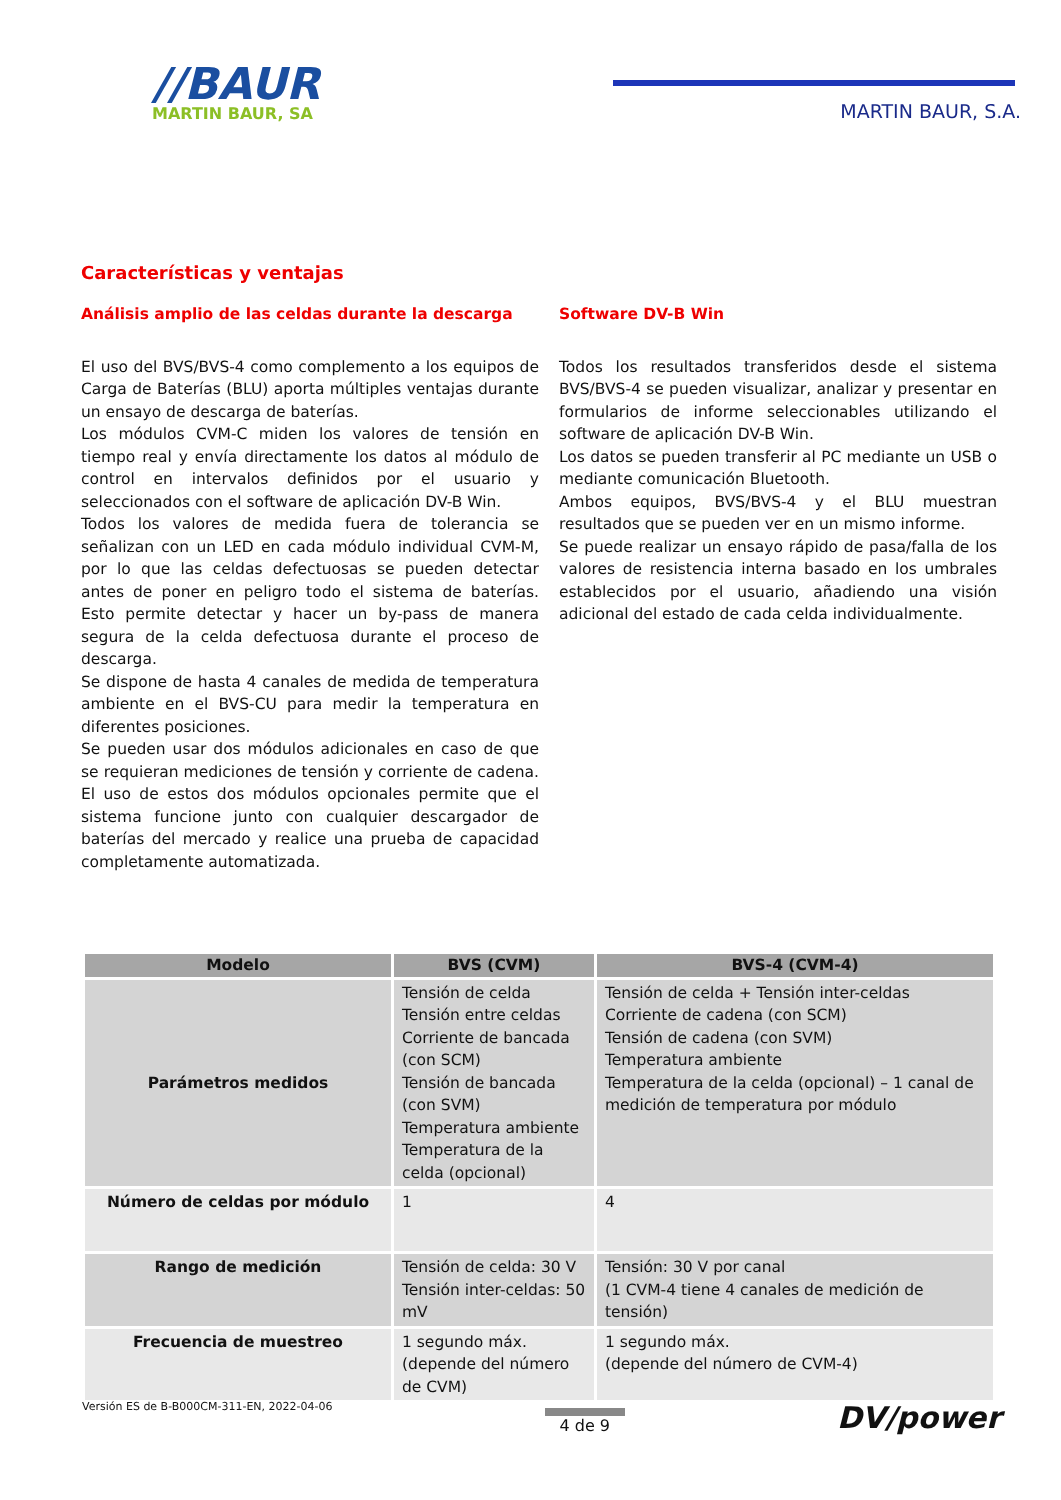//BAUR
MARTIN BAUR, SA
MARTIN BAUR, S.A.
Características y ventajas
Análisis amplio de las celdas durante la descarga
El uso del BVS/BVS-4 como complemento a los equipos de Carga de Baterías (BLU) aporta múltiples ventajas durante un ensayo de descarga de baterías.
Los módulos CVM-C miden los valores de tensión en tiempo real y envía directamente los datos al módulo de control en intervalos definidos por el usuario y seleccionados con el software de aplicación DV-B Win.
Todos los valores de medida fuera de tolerancia se señalizan con un LED en cada módulo individual CVM-M, por lo que las celdas defectuosas se pueden detectar antes de poner en peligro todo el sistema de baterías. Esto permite detectar y hacer un by-pass de manera segura de la celda defectuosa durante el proceso de descarga.
Se dispone de hasta 4 canales de medida de temperatura ambiente en el BVS-CU para medir la temperatura en diferentes posiciones.
Se pueden usar dos módulos adicionales en caso de que se requieran mediciones de tensión y corriente de cadena. El uso de estos dos módulos opcionales permite que el sistema funcione junto con cualquier descargador de baterías del mercado y realice una prueba de capacidad completamente automatizada.
Software DV-B Win
Todos los resultados transferidos desde el sistema BVS/BVS-4 se pueden visualizar, analizar y presentar en formularios de informe seleccionables utilizando el software de aplicación DV-B Win.
Los datos se pueden transferir al PC mediante un USB o mediante comunicación Bluetooth.
Ambos equipos, BVS/BVS-4 y el BLU muestran resultados que se pueden ver en un mismo informe.
Se puede realizar un ensayo rápido de pasa/falla de los valores de resistencia interna basado en los umbrales establecidos por el usuario, añadiendo una visión adicional del estado de cada celda individualmente.
| Modelo | BVS (CVM) | BVS-4 (CVM-4) |
| --- | --- | --- |
| Parámetros medidos | Tensión de celda Tensión entre celdas Corriente de bancada (con SCM) Tensión de bancada (con SVM) Temperatura ambiente Temperatura de la celda (opcional) | Tensión de celda + Tensión inter-celdas Corriente de cadena (con SCM) Tensión de cadena (con SVM) Temperatura ambiente Temperatura de la celda (opcional) – 1 canal de medición de temperatura por módulo |
| Número de celdas por módulo | 1 | 4 |
| Rango de medición | Tensión de celda: 30 V Tensión inter-celdas: 50 mV | Tensión: 30 V por canal (1 CVM-4 tiene 4 canales de medición de tensión) |
| Frecuencia de muestreo | 1 segundo máx. (depende del número de CVM) | 1 segundo máx. (depende del número de CVM-4) |
Versión ES de B-B000CM-311-EN, 2022-04-06
4 de 9
DV/power